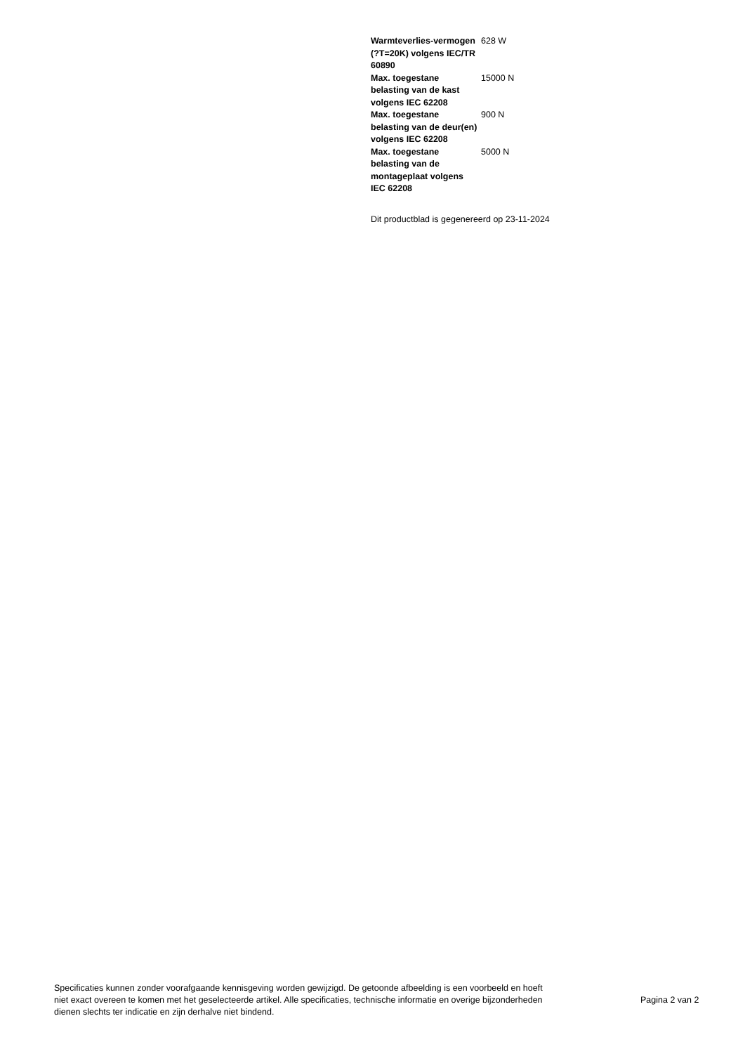| Warmteverlies-vermogen (?T=20K) volgens IEC/TR 60890 | 628 W |
| Max. toegestane belasting van de kast volgens IEC 62208 | 15000 N |
| Max. toegestane belasting van de deur(en) volgens IEC 62208 | 900 N |
| Max. toegestane belasting van de montageplaat volgens IEC 62208 | 5000 N |
Dit productblad is gegenereerd op 23-11-2024
Specificaties kunnen zonder voorafgaande kennisgeving worden gewijzigd. De getoonde afbeelding is een voorbeeld en hoeft niet exact overeen te komen met het geselecteerde artikel. Alle specificaties, technische informatie en overige bijzonderheden dienen slechts ter indicatie en zijn derhalve niet bindend.
Pagina 2 van 2